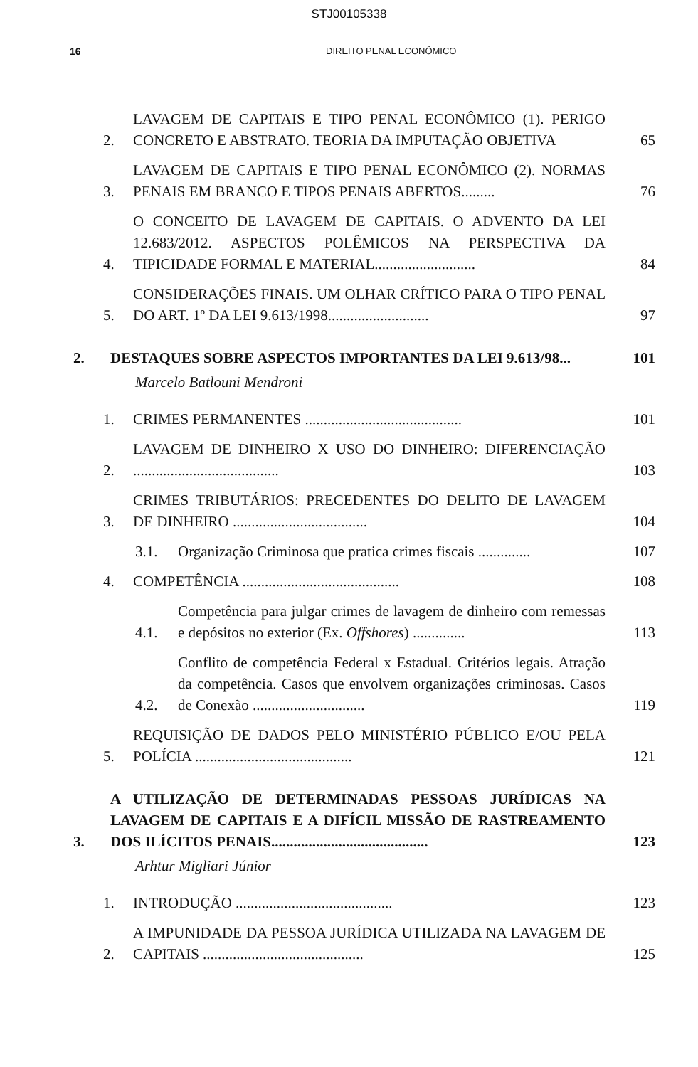STJ00105338
16 DIREITO PENAL ECONÔMICO
2. LAVAGEM DE CAPITAIS E TIPO PENAL ECONÔMICO (1). PERIGO CONCRETO E ABSTRATO. TEORIA DA IMPUTAÇÃO OBJETIVA 65
3. LAVAGEM DE CAPITAIS E TIPO PENAL ECONÔMICO (2). NORMAS PENAIS EM BRANCO E TIPOS PENAIS ABERTOS......... 76
4. O CONCEITO DE LAVAGEM DE CAPITAIS. O ADVENTO DA LEI 12.683/2012. ASPECTOS POLÊMICOS NA PERSPECTIVA DA TIPICIDADE FORMAL E MATERIAL........................... 84
5. CONSIDERAÇÕES FINAIS. UM OLHAR CRÍTICO PARA O TIPO PENAL DO ART. 1º DA LEI 9.613/1998........................... 97
2. DESTAQUES SOBRE ASPECTOS IMPORTANTES DA LEI 9.613/98... 101
Marcelo Batlouni Mendroni
1. CRIMES PERMANENTES .......................................... 101
2. LAVAGEM DE DINHEIRO X USO DO DINHEIRO: DIFERENCIAÇÃO ....................................... 103
3. CRIMES TRIBUTÁRIOS: PRECEDENTES DO DELITO DE LAVAGEM DE DINHEIRO .................................... 104
3.1. Organização Criminosa que pratica crimes fiscais .............. 107
4. COMPETÊNCIA .......................................... 108
4.1. Competência para julgar crimes de lavagem de dinheiro com remessas e depósitos no exterior (Ex. Offshores) .............. 113
4.2. Conflito de competência Federal x Estadual. Critérios legais. Atração da competência. Casos que envolvem organizações criminosas. Casos de Conexão .............................. 119
5. REQUISIÇÃO DE DADOS PELO MINISTÉRIO PÚBLICO E/OU PELA POLÍCIA .......................................... 121
3. A UTILIZAÇÃO DE DETERMINADAS PESSOAS JURÍDICAS NA LAVAGEM DE CAPITAIS E A DIFÍCIL MISSÃO DE RASTREAMENTO DOS ILÍCITOS PENAIS.......................................... 123
Arhtur Migliari Júnior
1. INTRODUÇÃO .......................................... 123
2. A IMPUNIDADE DA PESSOA JURÍDICA UTILIZADA NA LAVAGEM DE CAPITAIS ........................................... 125